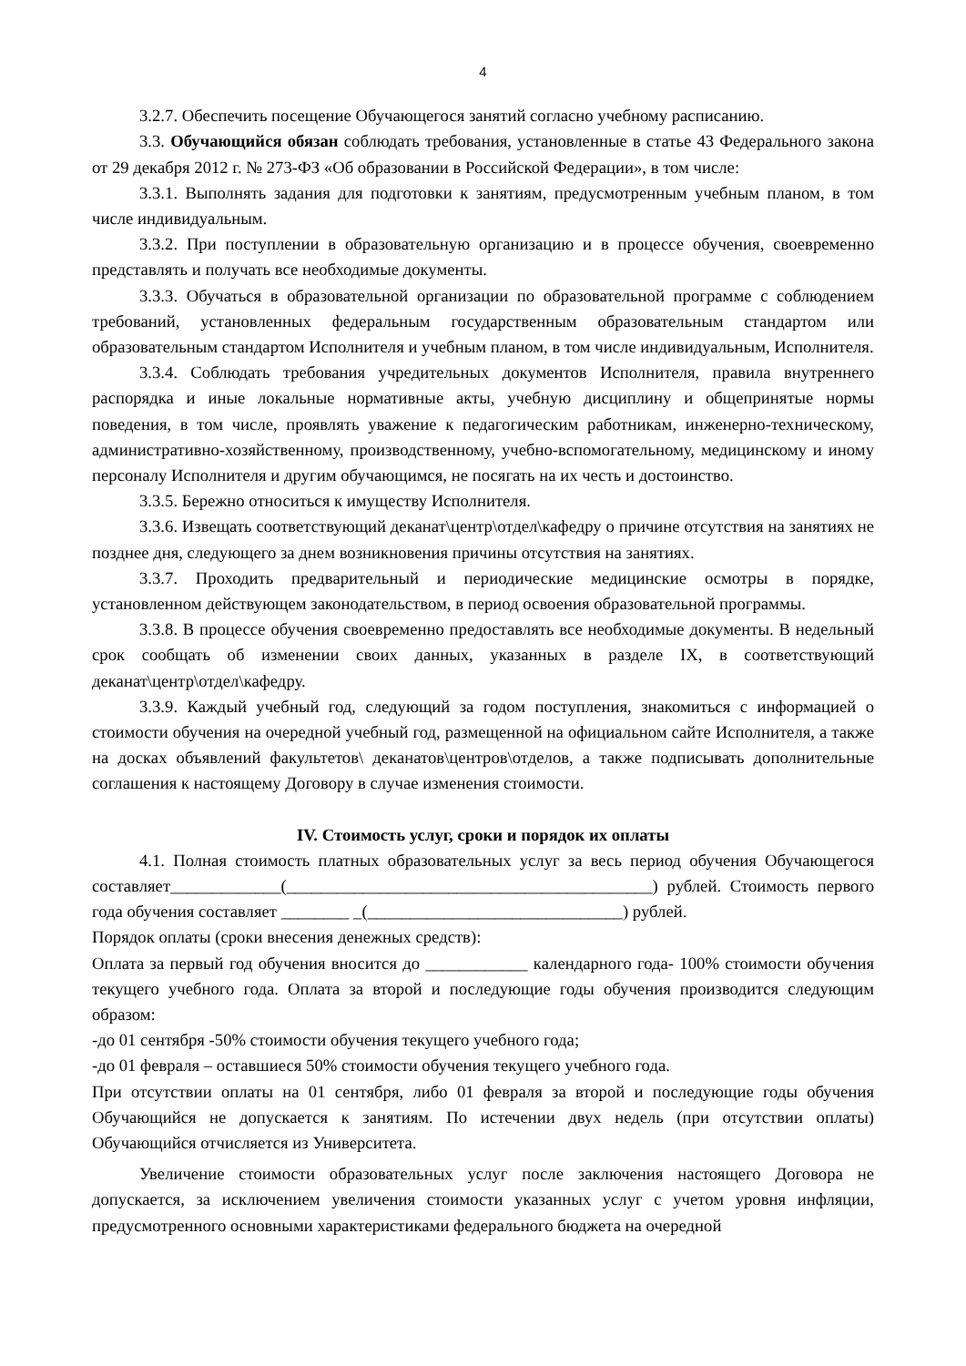4
3.2.7. Обеспечить посещение Обучающегося занятий согласно учебному расписанию.
3.3. Обучающийся обязан соблюдать требования, установленные в статье 43 Федерального закона от 29 декабря 2012 г. № 273-ФЗ «Об образовании в Российской Федерации», в том числе:
3.3.1. Выполнять задания для подготовки к занятиям, предусмотренным учебным планом, в том числе индивидуальным.
3.3.2. При поступлении в образовательную организацию и в процессе обучения, своевременно представлять и получать все необходимые документы.
3.3.3. Обучаться в образовательной организации по образовательной программе с соблюдением требований, установленных федеральным государственным образовательным стандартом или образовательным стандартом Исполнителя и учебным планом, в том числе индивидуальным, Исполнителя.
3.3.4. Соблюдать требования учредительных документов Исполнителя, правила внутреннего распорядка и иные локальные нормативные акты, учебную дисциплину и общепринятые нормы поведения, в том числе, проявлять уважение к педагогическим работникам, инженерно-техническому, административно-хозяйственному, производственному, учебно-вспомогательному, медицинскому и иному персоналу Исполнителя и другим обучающимся, не посягать на их честь и достоинство.
3.3.5. Бережно относиться к имуществу Исполнителя.
3.3.6. Извещать соответствующий деканат\центр\отдел\кафедру о причине отсутствия на занятиях не позднее дня, следующего за днем возникновения причины отсутствия на занятиях.
3.3.7. Проходить предварительный и периодические медицинские осмотры в порядке, установленном действующем законодательством, в период освоения образовательной программы.
3.3.8. В процессе обучения своевременно предоставлять все необходимые документы. В недельный срок сообщать об изменении своих данных, указанных в разделе IX, в соответствующий деканат\центр\отдел\кафедру.
3.3.9. Каждый учебный год, следующий за годом поступления, знакомиться с информацией о стоимости обучения на очередной учебный год, размещенной на официальном сайте Исполнителя, а также на досках объявлений факультетов\ деканатов\центров\отделов, а также подписывать дополнительные соглашения к настоящему Договору в случае изменения стоимости.
IV. Стоимость услуг, сроки и порядок их оплаты
4.1. Полная стоимость платных образовательных услуг за весь период обучения Обучающегося составляет_____________(___________________________________________) рублей. Стоимость первого года обучения составляет ________ _(______________________________) рублей.
Порядок оплаты (сроки внесения денежных средств):
Оплата за первый год обучения вносится до ____________ календарного года- 100% стоимости обучения текущего учебного года. Оплата за второй и последующие годы обучения производится следующим образом:
-до 01 сентября -50% стоимости обучения текущего учебного года;
-до 01 февраля – оставшиеся 50% стоимости обучения текущего учебного года.
При отсутствии оплаты на 01 сентября, либо 01 февраля за второй и последующие годы обучения Обучающийся не допускается к занятиям. По истечении двух недель (при отсутствии оплаты) Обучающийся отчисляется из Университета.
Увеличение стоимости образовательных услуг после заключения настоящего Договора не допускается, за исключением увеличения стоимости указанных услуг с учетом уровня инфляции, предусмотренного основными характеристиками федерального бюджета на очередной